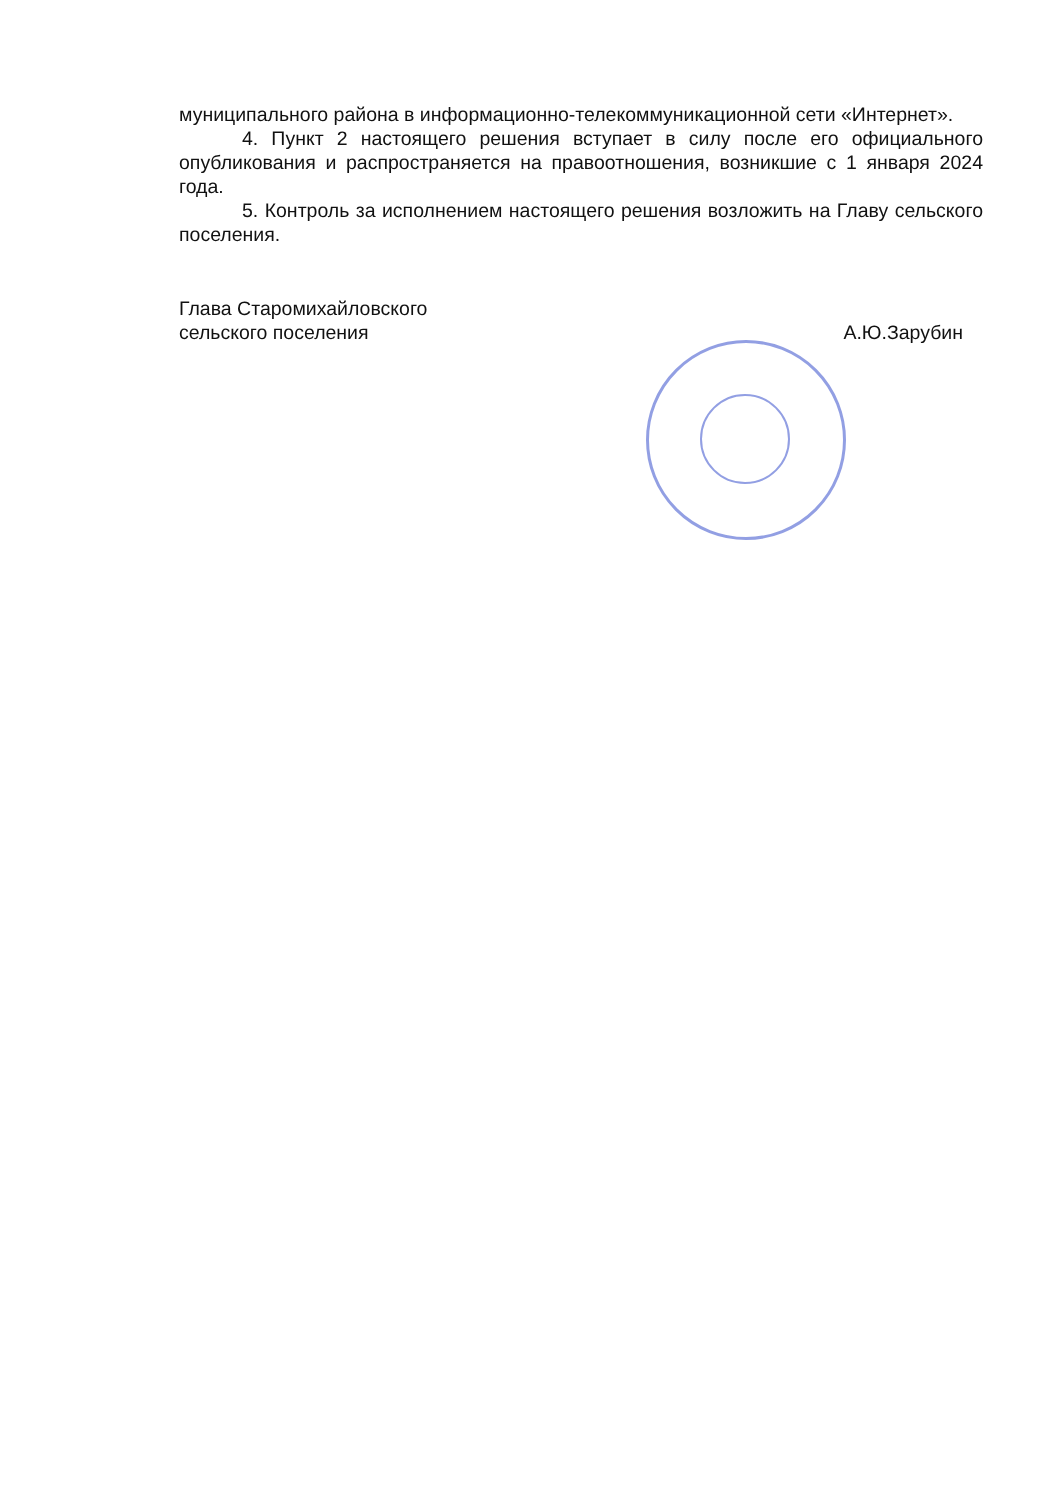муниципального района в информационно-телекоммуникационной сети «Интернет».
4. Пункт 2 настоящего решения вступает в силу после его официального опубликования и распространяется на правоотношения, возникшие с 1 января 2024 года.
5. Контроль за исполнением настоящего решения возложить на Главу сельского поселения.
Глава Старомихайловского
сельского поселения
А.Ю.Зарубин